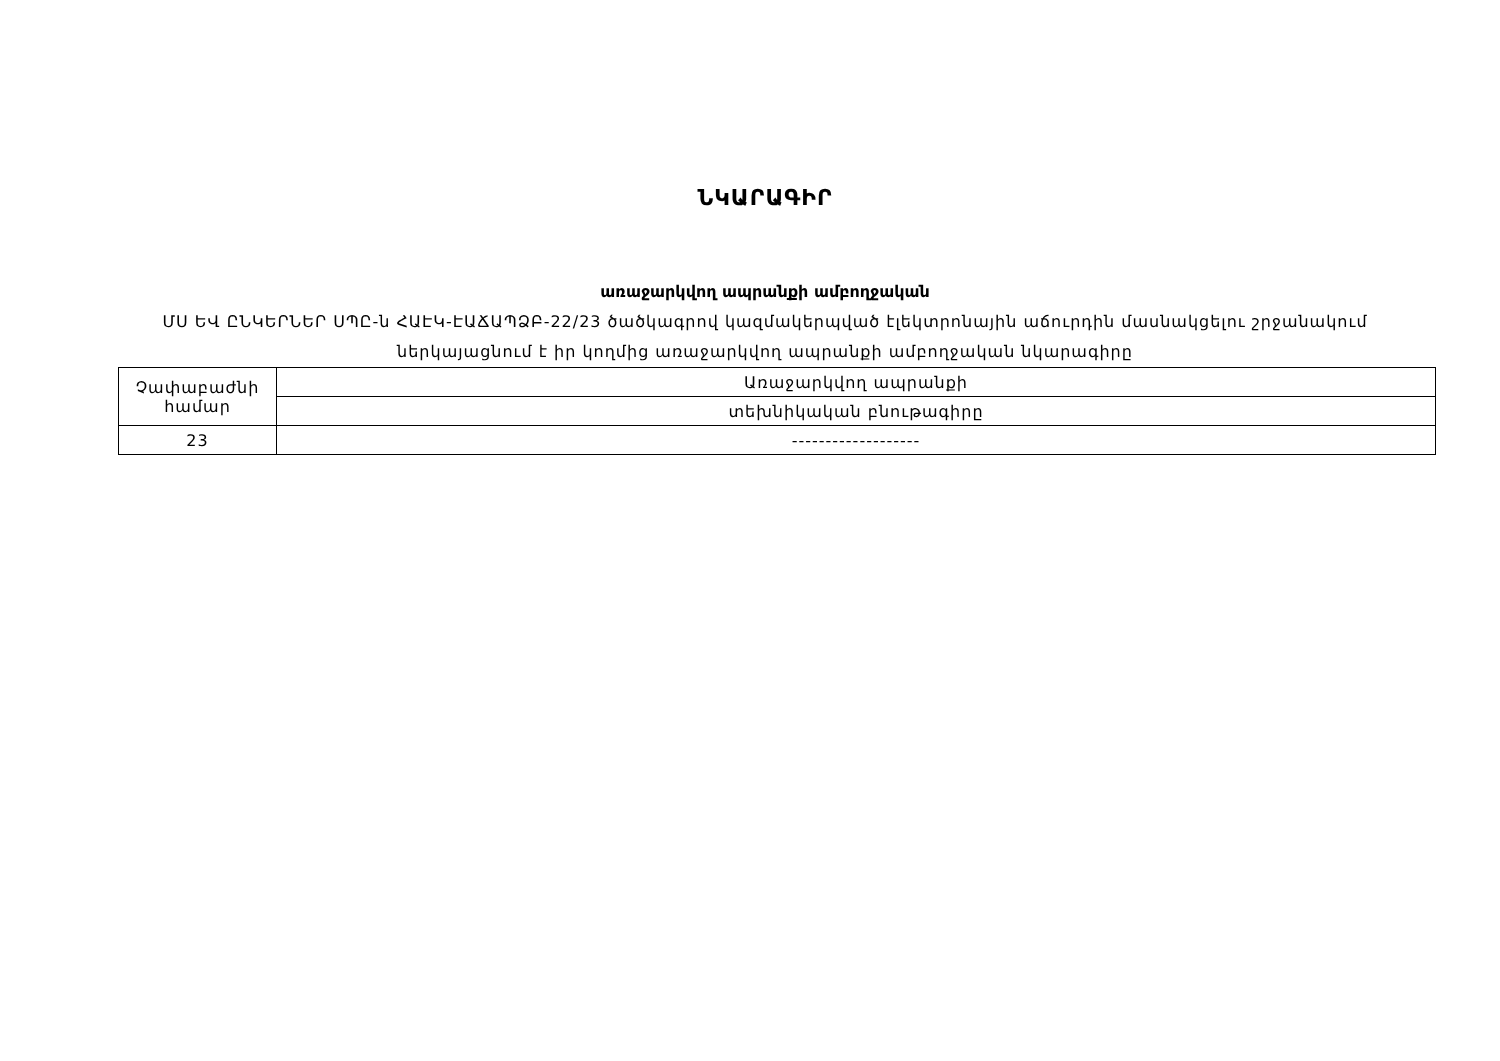ՆԿԱՐԱԳԻՐ
առաջարկվող ապրանքի ամբողջական
ՄՍ ԵՎ ԸՆԿԵՐՆԵՐ ՍՊԸ-ն ՀԱԷԿ-ԷԱՃԱՊՁԲ-22/23 ծածկագրով կազմակերպված էլեկտրոնային աճուրդին մասնակցելու շրջանակում
ներկայացնում է իր կողմից առաջարկվող ապրանքի ամբողջական նկարագիրը
| Չափաբաժնի համար | Առաջարկվող ապրանքի |
| | տեխնիկական բնութագիրը |
| 23 | ------------------- |